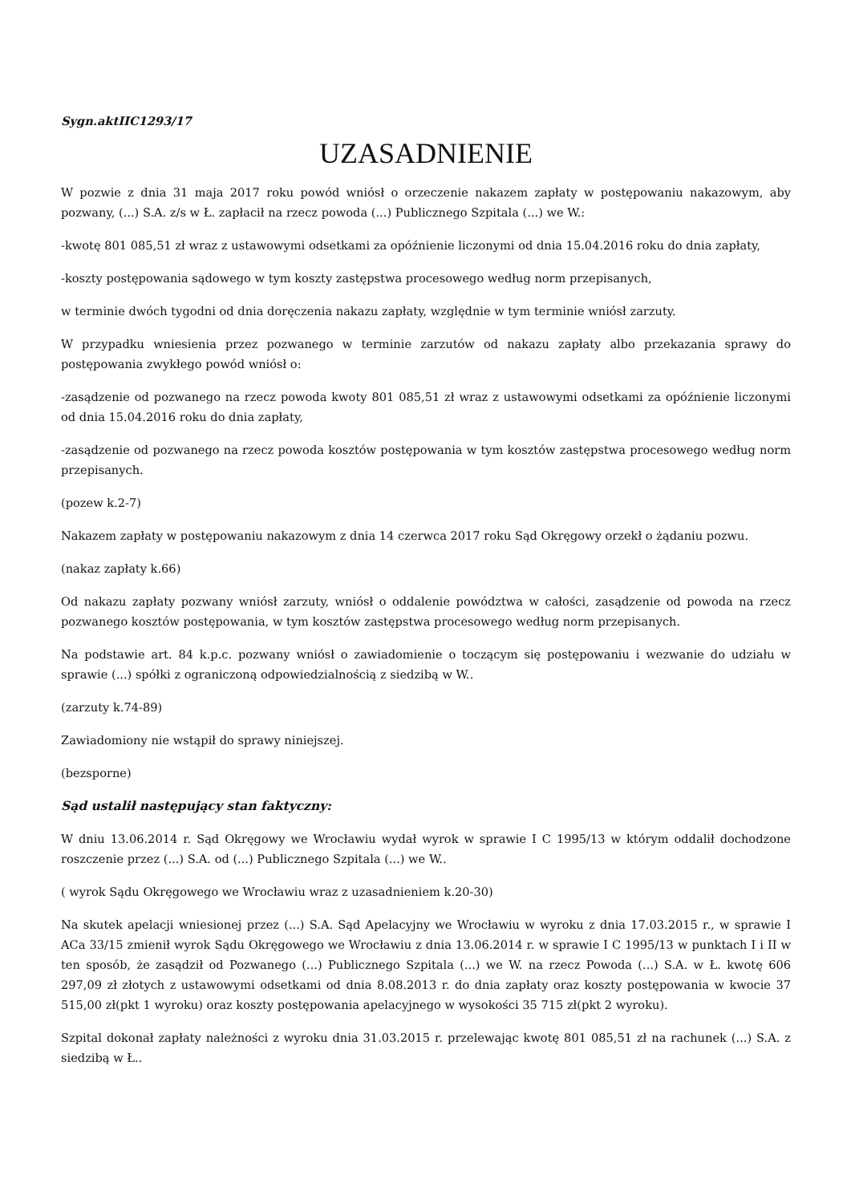Sygn.aktIIC1293/17
UZASADNIENIE
W pozwie z dnia 31 maja 2017 roku powód wniósł o orzeczenie nakazem zapłaty w postępowaniu nakazowym, aby pozwany, (...) S.A. z/s w Ł. zapłacił na rzecz powoda (...) Publicznego Szpitala (...) we W.:
-kwotę 801 085,51 zł wraz z ustawowymi odsetkami za opóźnienie liczonymi od dnia 15.04.2016 roku do dnia zapłaty,
-koszty postępowania sądowego w tym koszty zastępstwa procesowego według norm przepisanych,
w terminie dwóch tygodni od dnia doręczenia nakazu zapłaty, względnie w tym terminie wniósł zarzuty.
W przypadku wniesienia przez pozwanego w terminie zarzutów od nakazu zapłaty albo przekazania sprawy do postępowania zwykłego powód wniósł o:
-zasądzenie od pozwanego na rzecz powoda kwoty 801 085,51 zł wraz z ustawowymi odsetkami za opóźnienie liczonymi od dnia 15.04.2016 roku do dnia zapłaty,
-zasądzenie od pozwanego na rzecz powoda kosztów postępowania w tym kosztów zastępstwa procesowego według norm przepisanych.
(pozew k.2-7)
Nakazem zapłaty w postępowaniu nakazowym z dnia 14 czerwca 2017 roku Sąd Okręgowy orzekł o żądaniu pozwu.
(nakaz zapłaty k.66)
Od nakazu zapłaty pozwany wniósł zarzuty, wniósł o oddalenie powództwa w całości, zasądzenie od powoda na rzecz pozwanego kosztów postępowania, w tym kosztów zastępstwa procesowego według norm przepisanych.
Na podstawie art. 84 k.p.c. pozwany wniósł o zawiadomienie o toczącym się postępowaniu i wezwanie do udziału w sprawie (...) spółki z ograniczoną odpowiedzialnością z siedzibą w W..
(zarzuty k.74-89)
Zawiadomiony nie wstąpił do sprawy niniejszej.
(bezsporne)
Sąd ustalił następujący stan faktyczny:
W dniu 13.06.2014 r. Sąd Okręgowy we Wrocławiu wydał wyrok w sprawie I C 1995/13 w którym oddalił dochodzone roszczenie przez (...) S.A. od (...) Publicznego Szpitala (...) we W..
( wyrok Sądu Okręgowego we Wrocławiu wraz z uzasadnieniem k.20-30)
Na skutek apelacji wniesionej przez (...) S.A. Sąd Apelacyjny we Wrocławiu w wyroku z dnia 17.03.2015 r., w sprawie I ACa 33/15 zmienił wyrok Sądu Okręgowego we Wrocławiu z dnia 13.06.2014 r. w sprawie I C 1995/13 w punktach I i II w ten sposób, że zasądził od Pozwanego (...) Publicznego Szpitala (...) we W. na rzecz Powoda (...) S.A. w Ł. kwotę 606 297,09 zł złotych z ustawowymi odsetkami od dnia 8.08.2013 r. do dnia zapłaty oraz koszty postępowania w kwocie 37 515,00 zł(pkt 1 wyroku) oraz koszty postępowania apelacyjnego w wysokości 35 715 zł(pkt 2 wyroku).
Szpital dokonał zapłaty należności z wyroku dnia 31.03.2015 r. przelewając kwotę 801 085,51 zł na rachunek (...) S.A. z siedzibą w Ł..